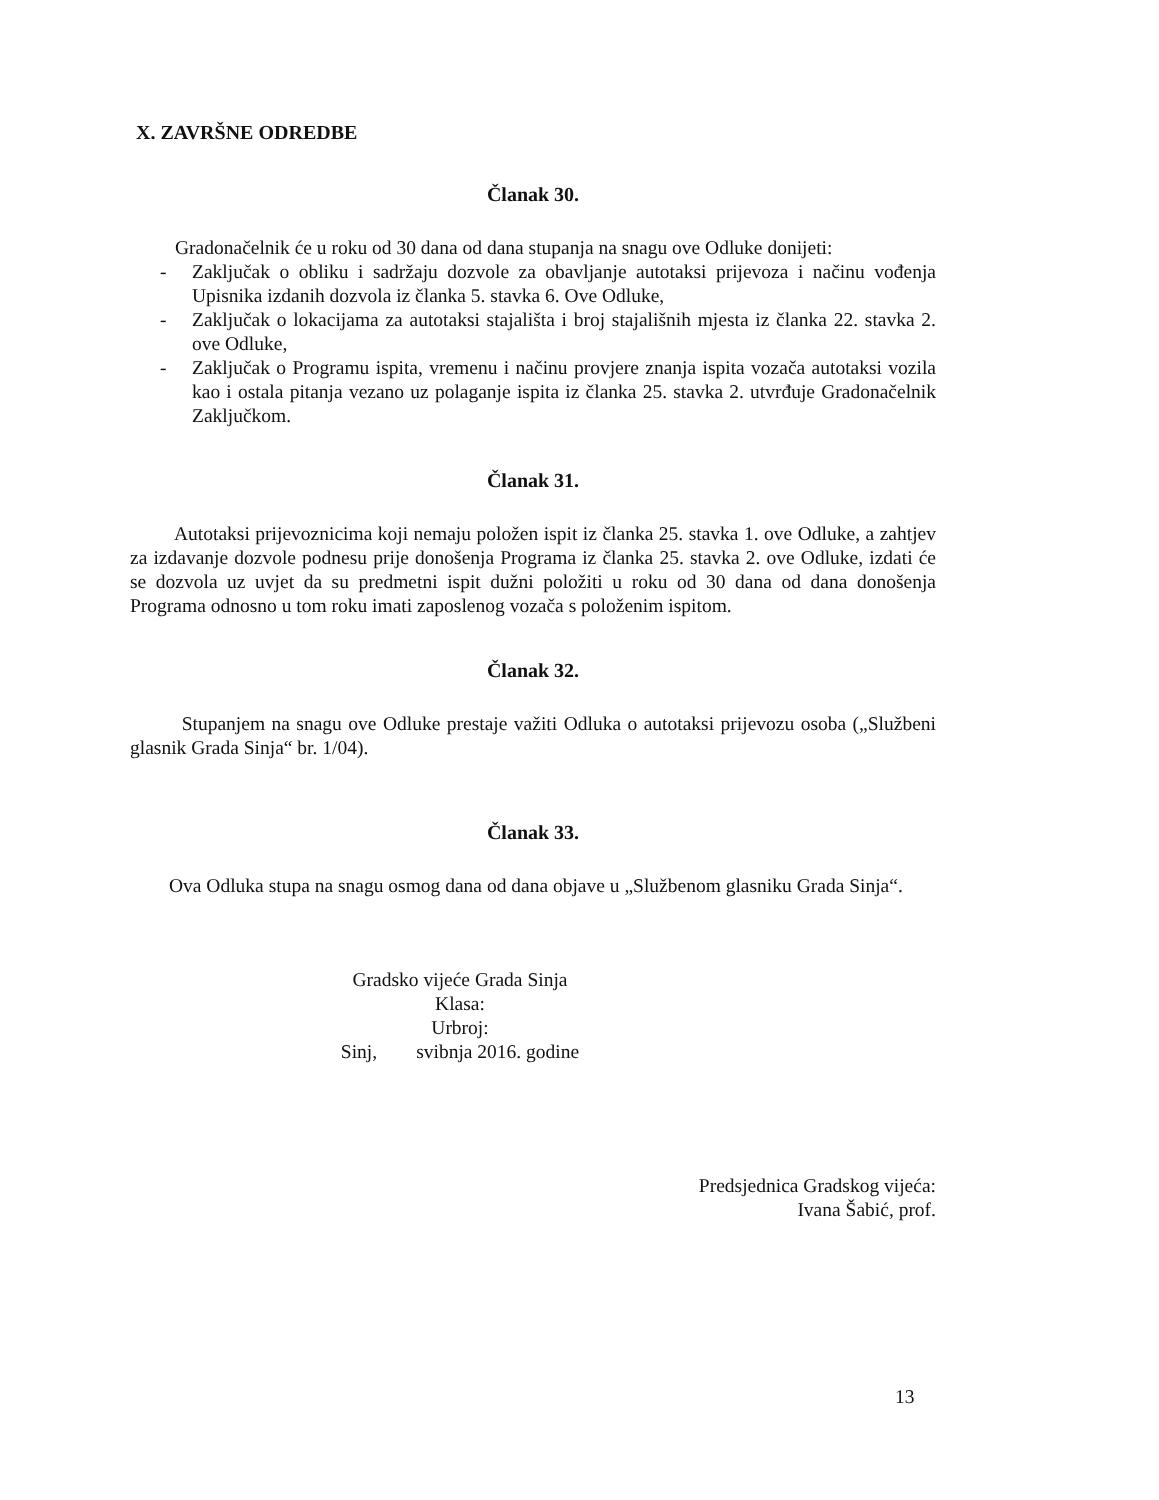X. ZAVRŠNE ODREDBE
Članak 30.
Gradonačelnik će u roku od 30 dana od dana stupanja na snagu ove Odluke donijeti:
- Zaključak o obliku i sadržaju dozvole za obavljanje autotaksi prijevoza i načinu vođenja Upisnika izdanih dozvola iz članka 5. stavka 6. Ove Odluke,
- Zaključak o lokacijama za autotaksi stajališta i broj stajališnih mjesta iz članka 22. stavka 2. ove Odluke,
- Zaključak o Programu ispita, vremenu i načinu provjere znanja ispita vozača autotaksi vozila kao i ostala pitanja vezano uz polaganje ispita iz članka 25. stavka 2. utvrđuje Gradonačelnik Zaključkom.
Članak 31.
Autotaksi prijevoznicima koji nemaju položen ispit iz članka 25. stavka 1. ove Odluke, a zahtjev za izdavanje dozvole podnesu prije donošenja Programa iz članka 25. stavka 2. ove Odluke, izdati će se dozvola uz uvjet da su predmetni ispit dužni položiti u roku od 30 dana od dana donošenja Programa odnosno u tom roku imati zaposlenog vozača s položenim ispitom.
Članak 32.
Stupanjem na snagu ove Odluke prestaje važiti Odluka o autotaksi prijevozu osoba („Službeni glasnik Grada Sinja“ br. 1/04).
Članak 33.
Ova Odluka stupa na snagu osmog dana od dana objave u „Službenom glasniku Grada Sinja“.
Gradsko vijeće Grada Sinja
Klasa:
Urbroj:
Sinj, svibnja 2016. godine
Predsjednica Gradskog vijeća:
Ivana Šabić, prof.
13